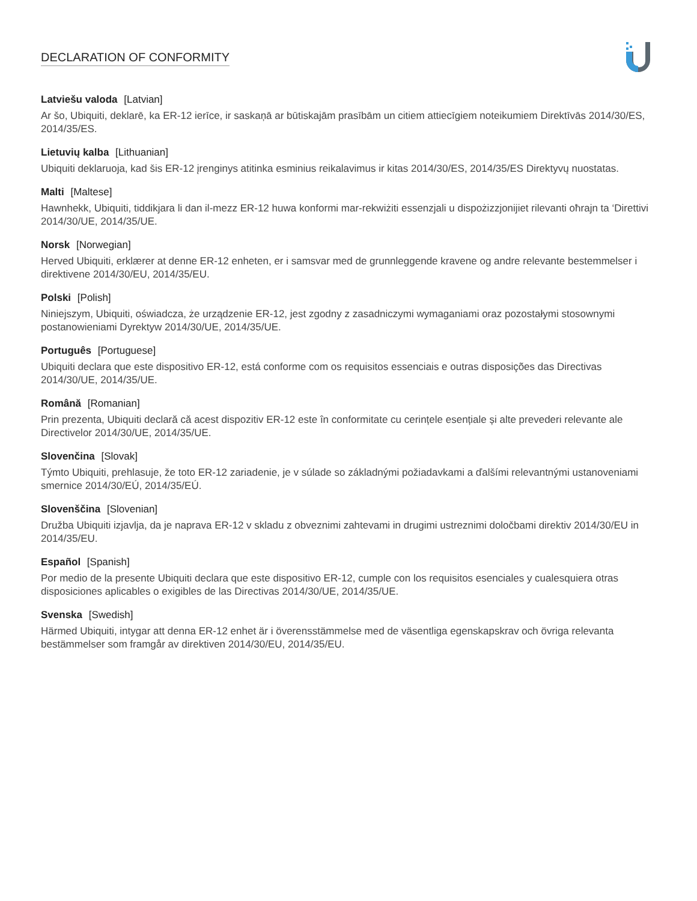DECLARATION OF CONFORMITY
Latviešu valoda [Latvian]
Ar šo, Ubiquiti, deklarē, ka ER-12 ierīce, ir saskaņā ar būtiskajām prasībām un citiem attiecīgiem noteikumiem Direktīvās 2014/30/ES, 2014/35/ES.
Lietuvių kalba [Lithuanian]
Ubiquiti deklaruoja, kad šis ER-12 įrenginys atitinka esminius reikalavimus ir kitas 2014/30/ES, 2014/35/ES Direktyvų nuostatas.
Malti [Maltese]
Hawnhekk, Ubiquiti, tiddikjara li dan il-mezz ER-12 huwa konformi mar-rekwiżiti essenzjali u dispożizzjonijiet rilevanti oħrajn ta ‘Direttivi 2014/30/UE, 2014/35/UE.
Norsk [Norwegian]
Herved Ubiquiti, erklærer at denne ER-12 enheten, er i samsvar med de grunnleggende kravene og andre relevante bestemmelser i direktivene 2014/30/EU, 2014/35/EU.
Polski [Polish]
Niniejszym, Ubiquiti, oświadcza, że urządzenie ER-12, jest zgodny z zasadniczymi wymaganiami oraz pozostałymi stosownymi postanowieniami Dyrektyw 2014/30/UE, 2014/35/UE.
Português [Portuguese]
Ubiquiti declara que este dispositivo ER-12, está conforme com os requisitos essenciais e outras disposições das Directivas 2014/30/UE, 2014/35/UE.
Română [Romanian]
Prin prezenta, Ubiquiti declară că acest dispozitiv ER-12 este în conformitate cu cerințele esențiale și alte prevederi relevante ale Directivelor 2014/30/UE, 2014/35/UE.
Slovenčina [Slovak]
Týmto Ubiquiti, prehlasuje, že toto ER-12 zariadenie, je v súlade so základnými požiadavkami a ďalšími relevantnými ustanoveniami smernice 2014/30/EÚ, 2014/35/EÚ.
Slovenščina [Slovenian]
Družba Ubiquiti izjavlja, da je naprava ER-12 v skladu z obveznimi zahtevami in drugimi ustreznimi določbami direktiv 2014/30/EU in 2014/35/EU.
Español [Spanish]
Por medio de la presente Ubiquiti declara que este dispositivo ER-12, cumple con los requisitos esenciales y cualesquiera otras disposiciones aplicables o exigibles de las Directivas 2014/30/UE, 2014/35/UE.
Svenska [Swedish]
Härmed Ubiquiti, intygar att denna ER-12 enhet är i överensstämmelse med de väsentliga egenskapskrav och övriga relevanta bestämmelser som framgår av direktiven 2014/30/EU, 2014/35/EU.